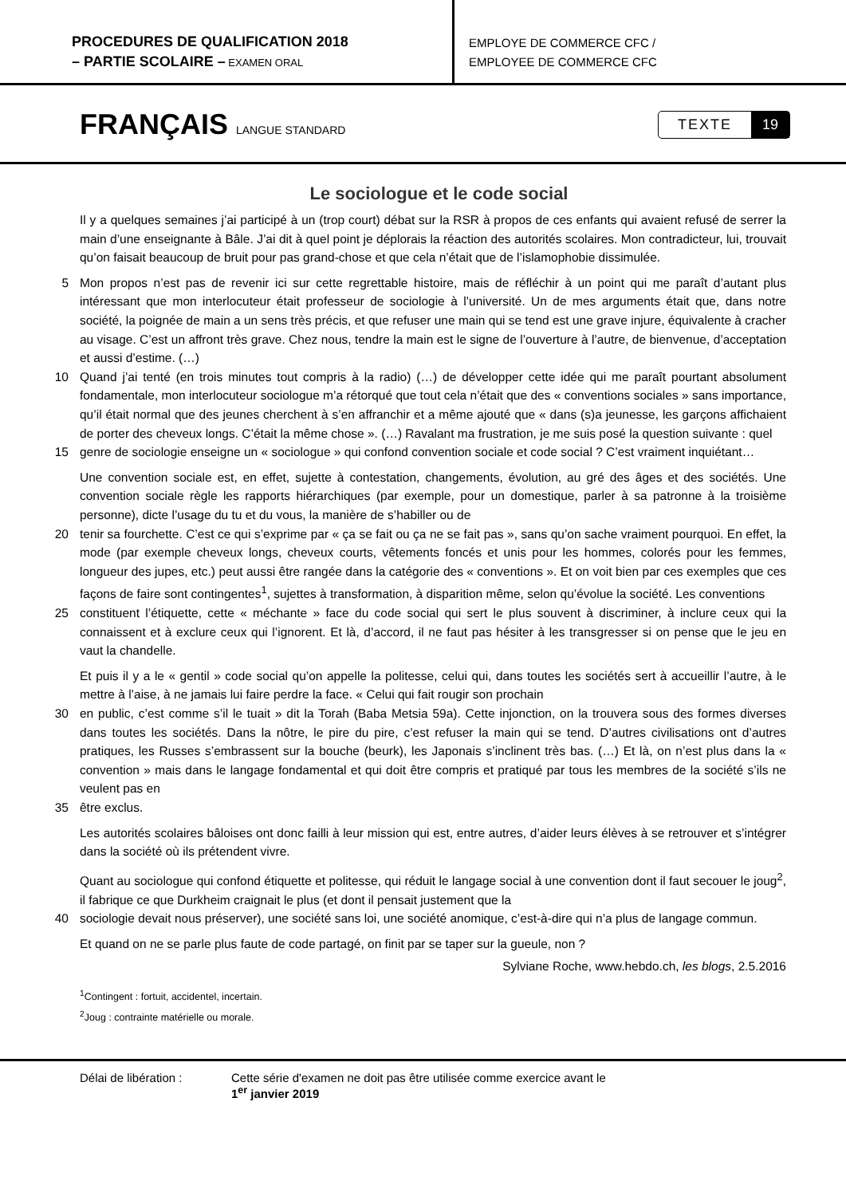PROCEDURES DE QUALIFICATION 2018
– PARTIE SCOLAIRE – EXAMEN ORAL
EMPLOYE DE COMMERCE CFC /
EMPLOYEE DE COMMERCE CFC
FRANÇAIS LANGUE STANDARD
TEXTE 19
Le sociologue et le code social
Il y a quelques semaines j’ai participé à un (trop court) débat sur la RSR à propos de ces enfants qui avaient refusé de serrer la main d’une enseignante à Bâle. J’ai dit à quel point je déplorais la réaction des autorités scolaires. Mon contradicteur, lui, trouvait qu’on faisait beaucoup de bruit pour pas grand-chose et que cela n’était que de l’islamophobie dissimulée.
5 Mon propos n’est pas de revenir ici sur cette regrettable histoire, mais de réfléchir à un point qui me paraît d’autant plus intéressant que mon interlocuteur était professeur de sociologie à l’université. Un de mes arguments était que, dans notre société, la poignée de main a un sens très précis, et que refuser une main qui se tend est une grave injure, équivalente à cracher au visage. C’est un affront très grave. Chez nous, tendre la main est le signe de l’ouverture à l’autre, de bienvenue, d’acceptation et aussi d’estime. (…)
10 Quand j’ai tenté (en trois minutes tout compris à la radio) (…) de développer cette idée qui me paraît pourtant absolument fondamentale, mon interlocuteur sociologue m’a rétorqué que tout cela n’était que des « conventions sociales » sans importance, qu’il était normal que des jeunes cherchent à s’en affranchir et a même ajouté que « dans (s)a jeunesse, les garçons affichaient de porter des cheveux longs. C’était la même chose ». (…) Ravalant ma frustration, je me suis posé la question suivante : quel
15 genre de sociologie enseigne un « sociologue » qui confond convention sociale et code social ? C’est vraiment inquiétant…
Une convention sociale est, en effet, sujette à contestation, changements, évolution, au gré des âges et des sociétés. Une convention sociale règle les rapports hiérarchiques (par exemple, pour un domestique, parler à sa patronne à la troisième personne), dicte l’usage du tu et du vous, la manière de s’habiller ou de
20 tenir sa fourchette. C’est ce qui s’exprime par « ça se fait ou ça ne se fait pas », sans qu’on sache vraiment pourquoi. En effet, la mode (par exemple cheveux longs, cheveux courts, vêtements foncés et unis pour les hommes, colorés pour les femmes, longueur des jupes, etc.) peut aussi être rangée dans la catégorie des « conventions ». Et on voit bien par ces exemples que ces façons de faire sont contingentes<sup>1</sup>, sujettes à transformation, à disparition même, selon qu’évolue la société. Les conventions
25 constituent l’étiquette, cette « méchante » face du code social qui sert le plus souvent à discriminer, à inclure ceux qui la connaissent et à exclure ceux qui l’ignorent. Et là, d’accord, il ne faut pas hésiter à les transgresser si on pense que le jeu en vaut la chandelle.
Et puis il y a le « gentil » code social qu’on appelle la politesse, celui qui, dans toutes les sociétés sert à accueillir l’autre, à le mettre à l’aise, à ne jamais lui faire perdre la face. « Celui qui fait rougir son prochain
30 en public, c’est comme s’il le tuait » dit la Torah (Baba Metsia 59a). Cette injonction, on la trouvera sous des formes diverses dans toutes les sociétés. Dans la nôtre, le pire du pire, c’est refuser la main qui se tend. D’autres civilisations ont d’autres pratiques, les Russes s’embrassent sur la bouche (beurk), les Japonais s’inclinent très bas. (…) Et là, on n’est plus dans la « convention » mais dans le langage fondamental et qui doit être compris et pratiqué par tous les membres de la société s’ils ne veulent pas en
35 être exclus.
Les autorités scolaires bâloises ont donc failli à leur mission qui est, entre autres, d’aider leurs élèves à se retrouver et s’intégrer dans la société où ils prétendent vivre.
Quant au sociologue qui confond étiquette et politesse, qui réduit le langage social à une convention dont il faut secouer le joug<sup>2</sup>, il fabrique ce que Durkheim craignait le plus (et dont il pensait justement que la
40 sociologie devait nous préserver), une société sans loi, une société anomique, c’est-à-dire qui n’a plus de langage commun.
Et quand on ne se parle plus faute de code partagé, on finit par se taper sur la gueule, non ?
Sylviane Roche, www.hebdo.ch, les blogs, 2.5.2016
<sup>1</sup> Contingent : fortuit, accidentel, incertain.
<sup>2</sup> Joug : contrainte matérielle ou morale.
Délai de libération : Cette série d'examen ne doit pas être utilisée comme exercice avant le
1<sup>er</sup> janvier 2019